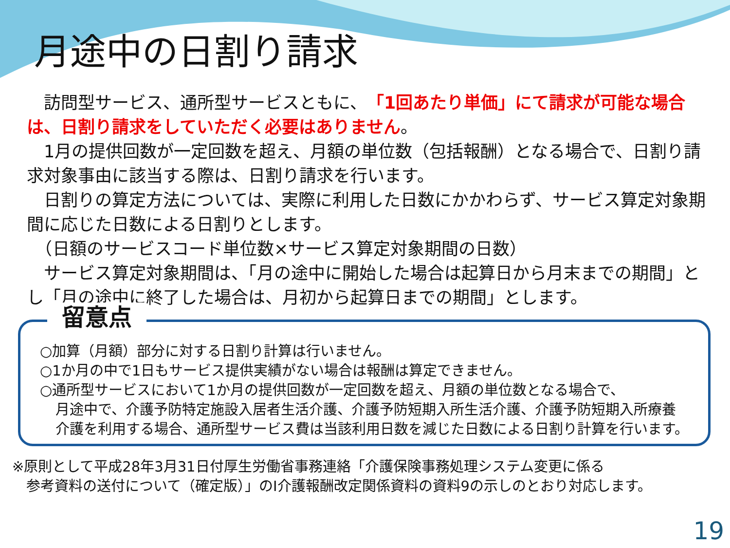月途中の日割り請求
　訪問型サービス、通所型サービスともに、「1回あたり単価」にて請求が可能な場合は、日割り請求をしていただく必要はありません。
　1月の提供回数が一定回数を超え、月額の単位数（包括報酬）となる場合で、日割り請求対象事由に該当する際は、日割り請求を行います。
　日割りの算定方法については、実際に利用した日数にかかわらず、サービス算定対象期間に応じた日数による日割りとします。
　（日額のサービスコード単位数×サービス算定対象期間の日数）
　サービス算定対象期間は、「月の途中に開始した場合は起算日から月末までの期間」とし「月の途中に終了した場合は、月初から起算日までの期間」とします。
留意点
○加算（月額）部分に対する日割り計算は行いません。
○1か月の中で1日もサービス提供実績がない場合は報酬は算定できません。
○通所型サービスにおいて1か月の提供回数が一定回数を超え、月額の単位数となる場合で、
月途中で、介護予防特定施設入居者生活介護、介護予防短期入所生活介護、介護予防短期入所療養介護を利用する場合、通所型サービス費は当該利用日数を減じた日数による日割り計算を行います。
※原則として平成28年3月31日付厚生労働省事務連絡「介護保険事務処理システム変更に係る
　参考資料の送付について（確定版）」のⅠ介護報酬改定関係資料の資料9の示しのとおり対応します。
19